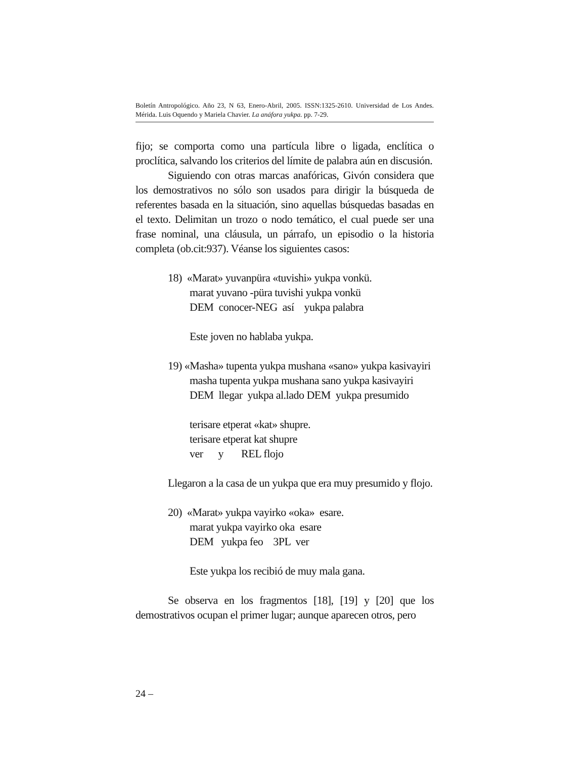Boletín Antropológico. Año 23, N 63, Enero-Abril, 2005. ISSN:1325-2610. Universidad de Los Andes. Mérida. Luis Oquendo y Mariela Chavier. La anáfora yukpa. pp. 7-29.
fijo; se comporta como una partícula libre o ligada, enclítica o proclítica, salvando los criterios del límite de palabra aún en discusión.
Siguiendo con otras marcas anafóricas, Givón considera que los demostrativos no sólo son usados para dirigir la búsqueda de referentes basada en la situación, sino aquellas búsquedas basadas en el texto. Delimitan un trozo o nodo temático, el cual puede ser una frase nominal, una cláusula, un párrafo, un episodio o la historia completa (ob.cit:937). Véanse los siguientes casos:
18) «Marat» yuvanpüra «tuvishi» yukpa vonkü.
marat yuvano -püra tuvishi yukpa vonkü
DEM conocer-NEG así yukpa palabra
Este joven no hablaba yukpa.
19) «Masha» tupenta yukpa mushana «sano» yukpa kasivayiri
masha tupenta yukpa mushana sano yukpa kasivayiri
DEM llegar yukpa al.lado DEM yukpa presumido
terisare etperat «kat» shupre.
terisare etperat kat shupre
ver y REL flojo
Llegaron a la casa de un yukpa que era muy presumido y flojo.
20) «Marat» yukpa vayirko «oka» esare.
marat yukpa vayirko oka esare
DEM yukpa feo 3PL ver
Este yukpa los recibió de muy mala gana.
Se observa en los fragmentos [18], [19] y [20] que los demostrativos ocupan el primer lugar; aunque aparecen otros, pero
24 –